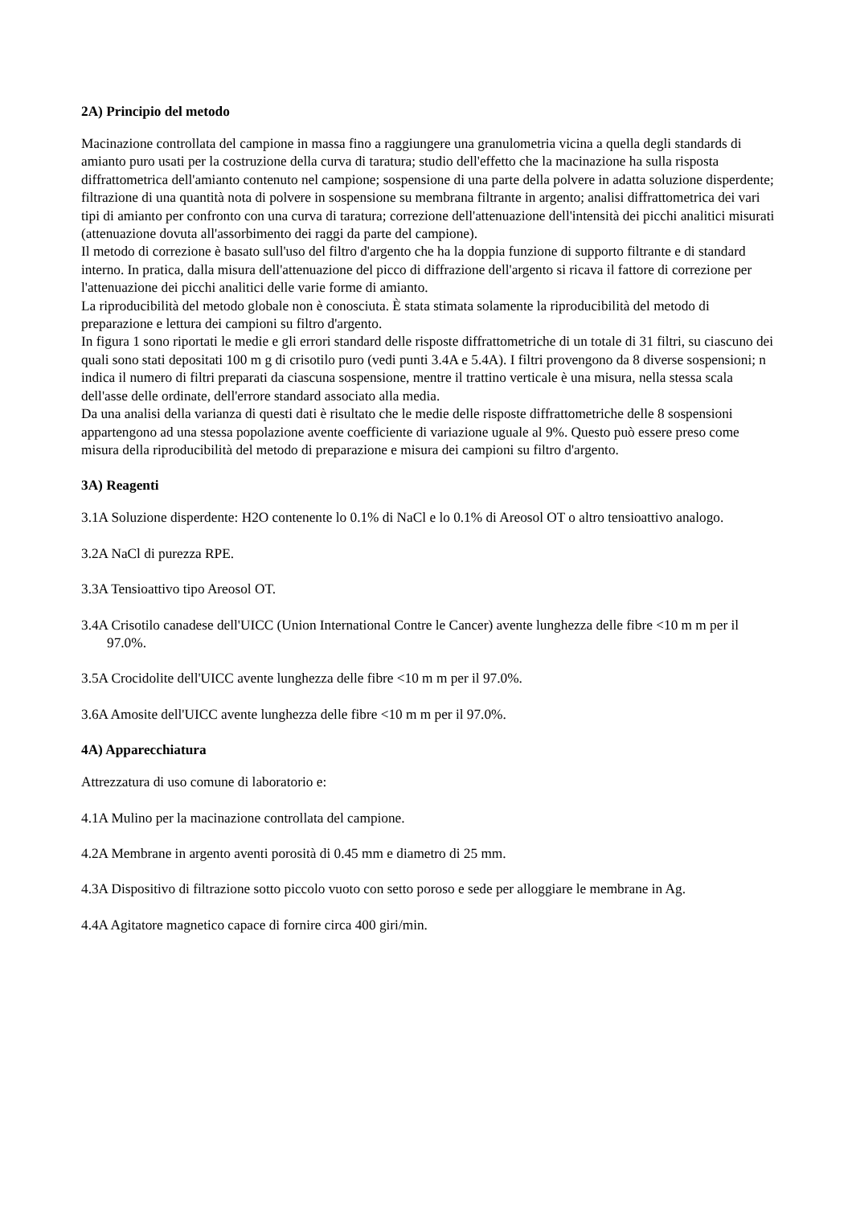2A) Principio del metodo
Macinazione controllata del campione in massa fino a raggiungere una granulometria vicina a quella degli standards di amianto puro usati per la costruzione della curva di taratura; studio dell'effetto che la macinazione ha sulla risposta diffrattometrica dell'amianto contenuto nel campione; sospensione di una parte della polvere in adatta soluzione disperdente; filtrazione di una quantità nota di polvere in sospensione su membrana filtrante in argento; analisi diffrattometrica dei vari tipi di amianto per confronto con una curva di taratura; correzione dell'attenuazione dell'intensità dei picchi analitici misurati (attenuazione dovuta all'assorbimento dei raggi da parte del campione).
Il metodo di correzione è basato sull'uso del filtro d'argento che ha la doppia funzione di supporto filtrante e di standard interno. In pratica, dalla misura dell'attenuazione del picco di diffrazione dell'argento si ricava il fattore di correzione per l'attenuazione dei picchi analitici delle varie forme di amianto.
La riproducibilità del metodo globale non è conosciuta. È stata stimata solamente la riproducibilità del metodo di preparazione e lettura dei campioni su filtro d'argento.
In figura 1 sono riportati le medie e gli errori standard delle risposte diffrattometriche di un totale di 31 filtri, su ciascuno dei quali sono stati depositati 100 m g di crisotilo puro (vedi punti 3.4A e 5.4A). I filtri provengono da 8 diverse sospensioni; n indica il numero di filtri preparati da ciascuna sospensione, mentre il trattino verticale è una misura, nella stessa scala dell'asse delle ordinate, dell'errore standard associato alla media.
Da una analisi della varianza di questi dati è risultato che le medie delle risposte diffrattometriche delle 8 sospensioni appartengono ad una stessa popolazione avente coefficiente di variazione uguale al 9%. Questo può essere preso come misura della riproducibilità del metodo di preparazione e misura dei campioni su filtro d'argento.
3A) Reagenti
3.1A Soluzione disperdente: H2O contenente lo 0.1% di NaCl e lo 0.1% di Areosol OT o altro tensioattivo analogo.
3.2A NaCl di purezza RPE.
3.3A Tensioattivo tipo Areosol OT.
3.4A Crisotilo canadese dell'UICC (Union International Contre le Cancer) avente lunghezza delle fibre <10 m m per il 97.0%.
3.5A Crocidolite dell'UICC avente lunghezza delle fibre <10 m m per il 97.0%.
3.6A Amosite dell'UICC avente lunghezza delle fibre <10 m m per il 97.0%.
4A) Apparecchiatura
Attrezzatura di uso comune di laboratorio e:
4.1A Mulino per la macinazione controllata del campione.
4.2A Membrane in argento aventi porosità di 0.45 mm e diametro di 25 mm.
4.3A Dispositivo di filtrazione sotto piccolo vuoto con setto poroso e sede per alloggiare le membrane in Ag.
4.4A Agitatore magnetico capace di fornire circa 400 giri/min.